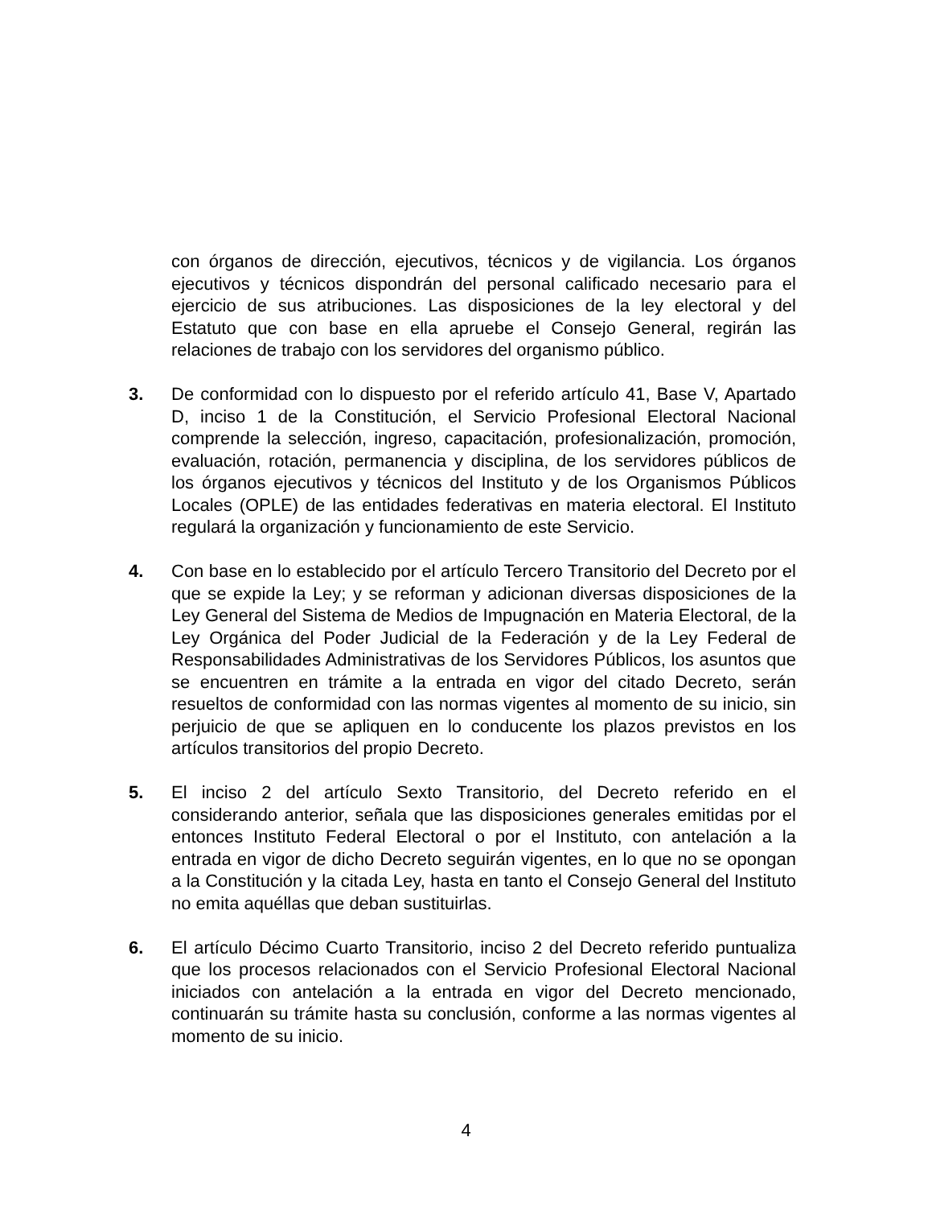con órganos de dirección, ejecutivos, técnicos y de vigilancia. Los órganos ejecutivos y técnicos dispondrán del personal calificado necesario para el ejercicio de sus atribuciones. Las disposiciones de la ley electoral y del Estatuto que con base en ella apruebe el Consejo General, regirán las relaciones de trabajo con los servidores del organismo público.
3. De conformidad con lo dispuesto por el referido artículo 41, Base V, Apartado D, inciso 1 de la Constitución, el Servicio Profesional Electoral Nacional comprende la selección, ingreso, capacitación, profesionalización, promoción, evaluación, rotación, permanencia y disciplina, de los servidores públicos de los órganos ejecutivos y técnicos del Instituto y de los Organismos Públicos Locales (OPLE) de las entidades federativas en materia electoral. El Instituto regulará la organización y funcionamiento de este Servicio.
4. Con base en lo establecido por el artículo Tercero Transitorio del Decreto por el que se expide la Ley; y se reforman y adicionan diversas disposiciones de la Ley General del Sistema de Medios de Impugnación en Materia Electoral, de la Ley Orgánica del Poder Judicial de la Federación y de la Ley Federal de Responsabilidades Administrativas de los Servidores Públicos, los asuntos que se encuentren en trámite a la entrada en vigor del citado Decreto, serán resueltos de conformidad con las normas vigentes al momento de su inicio, sin perjuicio de que se apliquen en lo conducente los plazos previstos en los artículos transitorios del propio Decreto.
5. El inciso 2 del artículo Sexto Transitorio, del Decreto referido en el considerando anterior, señala que las disposiciones generales emitidas por el entonces Instituto Federal Electoral o por el Instituto, con antelación a la entrada en vigor de dicho Decreto seguirán vigentes, en lo que no se opongan a la Constitución y la citada Ley, hasta en tanto el Consejo General del Instituto no emita aquéllas que deban sustituirlas.
6. El artículo Décimo Cuarto Transitorio, inciso 2 del Decreto referido puntualiza que los procesos relacionados con el Servicio Profesional Electoral Nacional iniciados con antelación a la entrada en vigor del Decreto mencionado, continuarán su trámite hasta su conclusión, conforme a las normas vigentes al momento de su inicio.
4